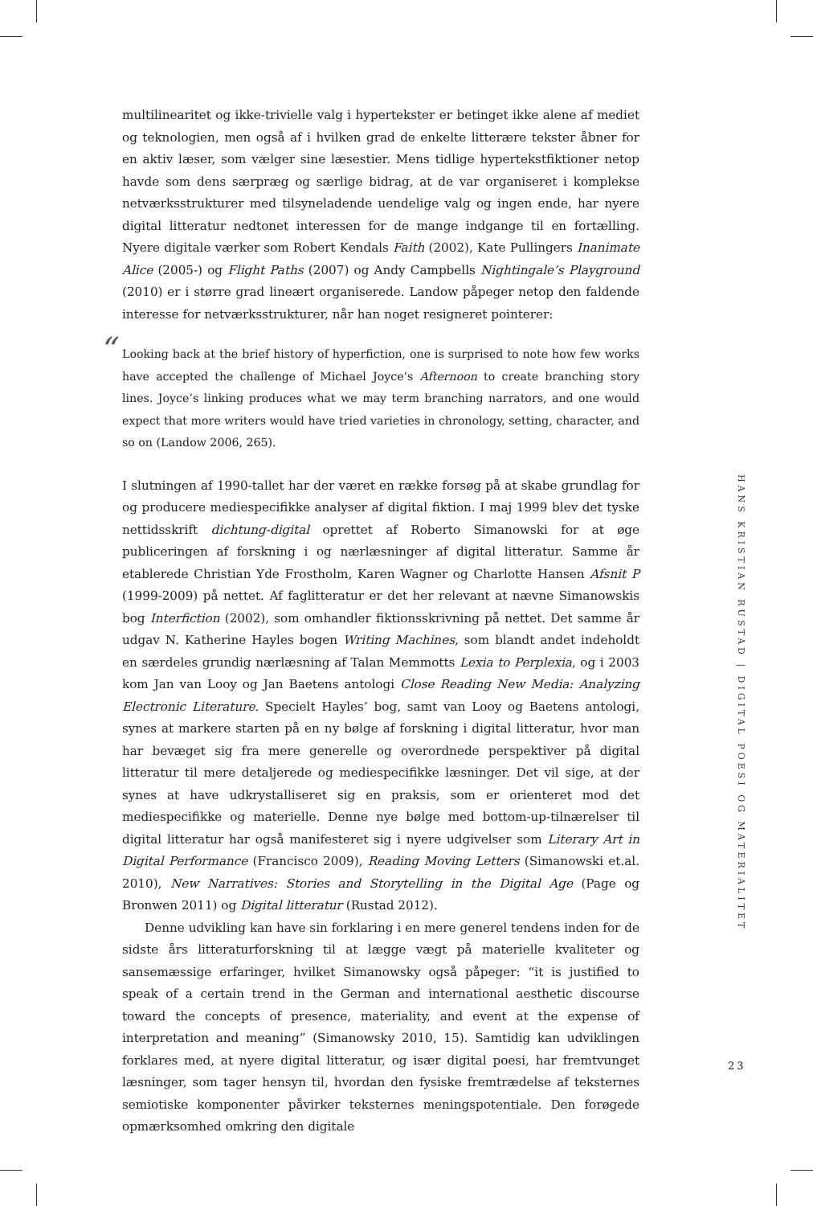multilinearitet og ikke-trivielle valg i hypertekster er betinget ikke alene af mediet og teknologien, men også af i hvilken grad de enkelte litterære tekster åbner for en aktiv læser, som vælger sine læsestier. Mens tidlige hypertekstfiktioner netop havde som dens særpræg og særlige bidrag, at de var organiseret i komplekse netværks­strukturer med tilsyneladende uendelige valg og ingen ende, har nyere digital lit­teratur nedtonet interessen for de mange indgange til en fortælling. Nyere digitale værker som Robert Kendals Faith (2002), Kate Pullingers Inanimate Alice (2005-) og Flight Paths (2007) og Andy Campbells Nightingale’s Playground (2010) er i større grad lineært organiserede. Landow påpeger netop den faldende interesse for net­værksstrukturer, når han noget resigneret pointerer:
“Looking back at the brief history of hyperfiction, one is surprised to note how few works have accepted the challenge of Michael Joyce’s Afternoon to create branching story lines. Joyce’s linking produces what we may term branching narrators, and one would expect that more writers would have tried varieties in chronology, setting, character, and so on (Landow 2006, 265).
I slutningen af 1990-tallet har der været en række forsøg på at skabe grundlag for og producere mediespecifikke analyser af digital fiktion. I maj 1999 blev det tyske net­tidsskrift dichtung-digital oprettet af Roberto Simanowski for at øge publiceringen af forskning i og nærlæsninger af digital litteratur. Samme år etablerede Christian Yde Frostholm, Karen Wagner og Charlotte Hansen Afsnit P (1999-2009) på nettet. Af faglitteratur er det her relevant at nævne Simanowskis bog Interfiction (2002), som omhandler fiktionsskrivning på nettet. Det samme år udgav N. Katherine Hay­les bogen Writing Machines, som blandt andet indeholdt en særdeles grundig nær­læsning af Talan Memmotts Lexia to Perplexia, og i 2003 kom Jan van Looy og Jan Baetens antologi Close Reading New Media: Analyzing Electronic Literature. Specielt Hayles’ bog, samt van Looy og Baetens antologi, synes at markere starten på en ny bølge af forskning i digital litteratur, hvor man har bevæget sig fra mere generelle og overordnede perspektiver på digital litteratur til mere detaljerede og mediespeci­fikke læsninger. Det vil sige, at der synes at have udkrystalliseret sig en praksis, som er orienteret mod det mediespecifikke og materielle. Denne nye bølge med bottom-up-tilnærelser til digital litteratur har også manifesteret sig i nyere udgivelser som Literary Art in Digital Performance (Francisco 2009), Reading Moving Letters (Sima­nowski et.al. 2010), New Narratives: Stories and Storytelling in the Digital Age (Page og Bronwen 2011) og Digital litteratur (Rustad 2012).
Denne udvikling kan have sin forklaring i en mere generel tendens inden for de sidste års litteraturforskning til at lægge vægt på materielle kvaliteter og sansemæs­sige erfaringer, hvilket Simanowsky også påpeger: “it is justified to speak of a cer­tain trend in the German and international aesthetic discourse toward the concepts of presence, materiality, and event at the expense of interpretation and meaning” (Simanowsky 2010, 15). Samtidig kan udviklingen forklares med, at nyere digital litteratur, og især digital poesi, har fremtvunget læsninger, som tager hensyn til, hvordan den fysiske fremtrædelse af teksternes semiotiske komponenter påvirker teksternes meningspotentiale. Den forøgede opmærksomhed omkring den digitale
HANS KRISTIAN RUSTAD | DIGITAL POESI OG MATERIALITET
23